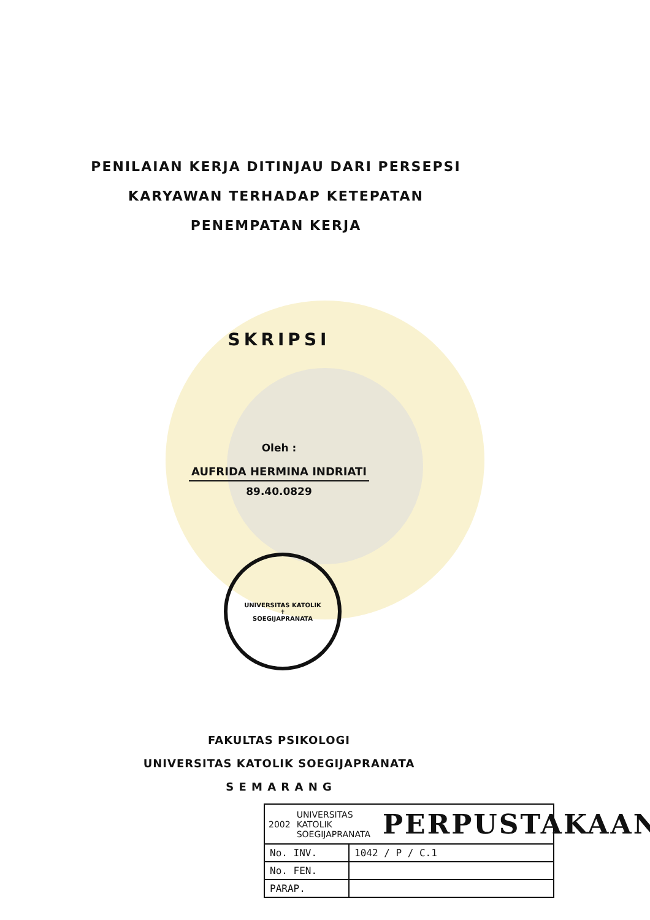PENILAIAN KERJA DITINJAU DARI PERSEPSI
KARYAWAN TERHADAP KETEPATAN
PENEMPATAN KERJA
SKRIPSI
Oleh :
AUFRIDA HERMINA INDRIATI
89.40.0829
UNIVERSITAS KATOLIK
✝
SOEGIJAPRANATA
FAKULTAS PSIKOLOGI
UNIVERSITAS KATOLIK SOEGIJAPRANATA
S E M A R A N G
2002 UNIVERSITAS KATOLIK SOEGIJAPRANATA PERPUSTAKAAN
| No. INV. | 1042 / P / C.1 |
| No. FEN. | |
| PARAP. | |